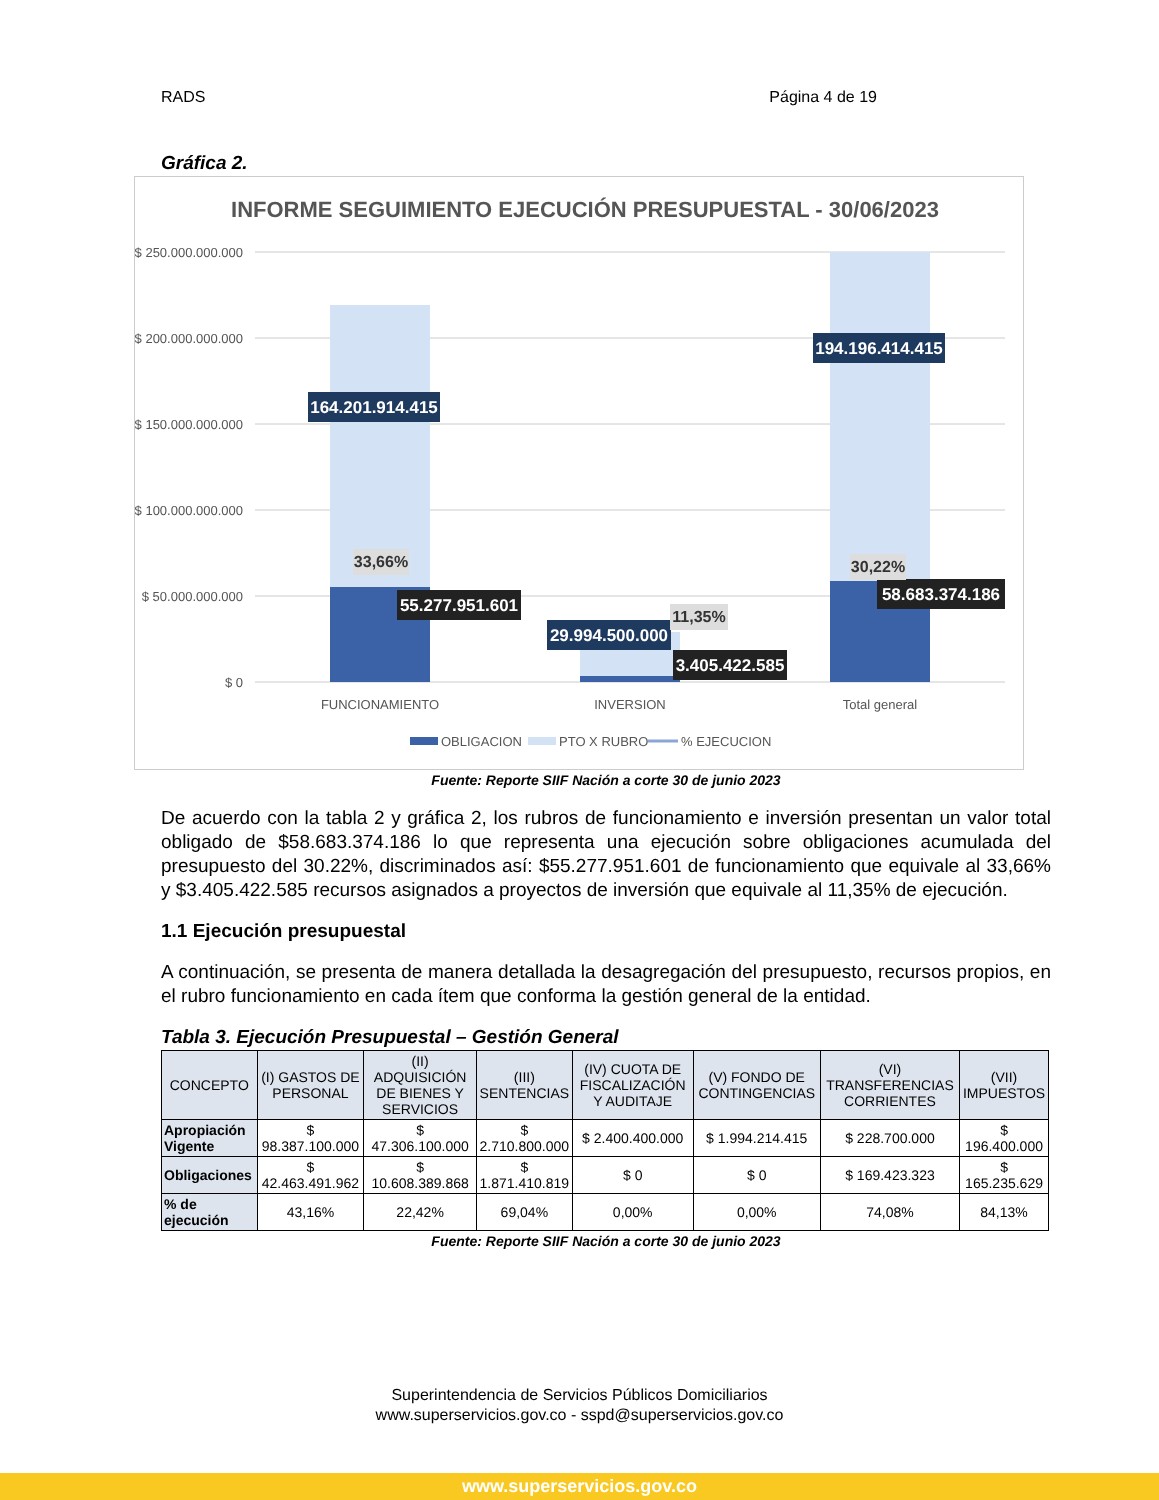RADS Página 4 de 19
Gráfica 2.
INFORME SEGUIMIENTO EJECUCIÓN PRESUPUESTAL - 30/06/2023
$ 250.000.000.000
$ 200.000.000.000
$ 150.000.000.000
$ 100.000.000.000
$ 50.000.000.000
$ 0
164.201.914.415
194.196.414.415
55.277.951.601
29.994.500.000
3.405.422.585
58.683.374.186
33,66%
11,35%
30,22%
FUNCIONAMIENTO
INVERSION
Total general
OBLIGACION
PTO X RUBRO
% EJECUCION
Fuente: Reporte SIIF Nación a corte 30 de junio 2023
De acuerdo con la tabla 2 y gráfica 2, los rubros de funcionamiento e inversión presentan un valor total obligado de $58.683.374.186 lo que representa una ejecución sobre obligaciones acumulada del presupuesto del 30.22%, discriminados así: $55.277.951.601 de funcionamiento que equivale al 33,66% y $3.405.422.585 recursos asignados a proyectos de inversión que equivale al 11,35% de ejecución.
1.1 Ejecución presupuestal
A continuación, se presenta de manera detallada la desagregación del presupuesto, recursos propios, en el rubro funcionamiento en cada ítem que conforma la gestión general de la entidad.
Tabla 3. Ejecución Presupuestal – Gestión General
| CONCEPTO | (I) GASTOS DE PERSONAL | (II) ADQUISICIÓN DE BIENES Y SERVICIOS | (III) SENTENCIAS | (IV) CUOTA DE FISCALIZACIÓN Y AUDITAJE | (V) FONDO DE CONTINGENCIAS | (VI) TRANSFERENCIAS CORRIENTES | (VII) IMPUESTOS |
| --- | --- | --- | --- | --- | --- | --- | --- |
| Apropiación Vigente | $ 98.387.100.000 | $ 47.306.100.000 | $ 2.710.800.000 | $ 2.400.400.000 | $ 1.994.214.415 | $ 228.700.000 | $ 196.400.000 |
| Obligaciones | $ 42.463.491.962 | $ 10.608.389.868 | $ 1.871.410.819 | $ 0 | $ 0 | $ 169.423.323 | $ 165.235.629 |
| % de ejecución | 43,16% | 22,42% | 69,04% | 0,00% | 0,00% | 74,08% | 84,13% |
Fuente: Reporte SIIF Nación a corte 30 de junio 2023
Superintendencia de Servicios Públicos Domiciliarios
www.superservicios.gov.co - sspd@superservicios.gov.co
www.superservicios.gov.co